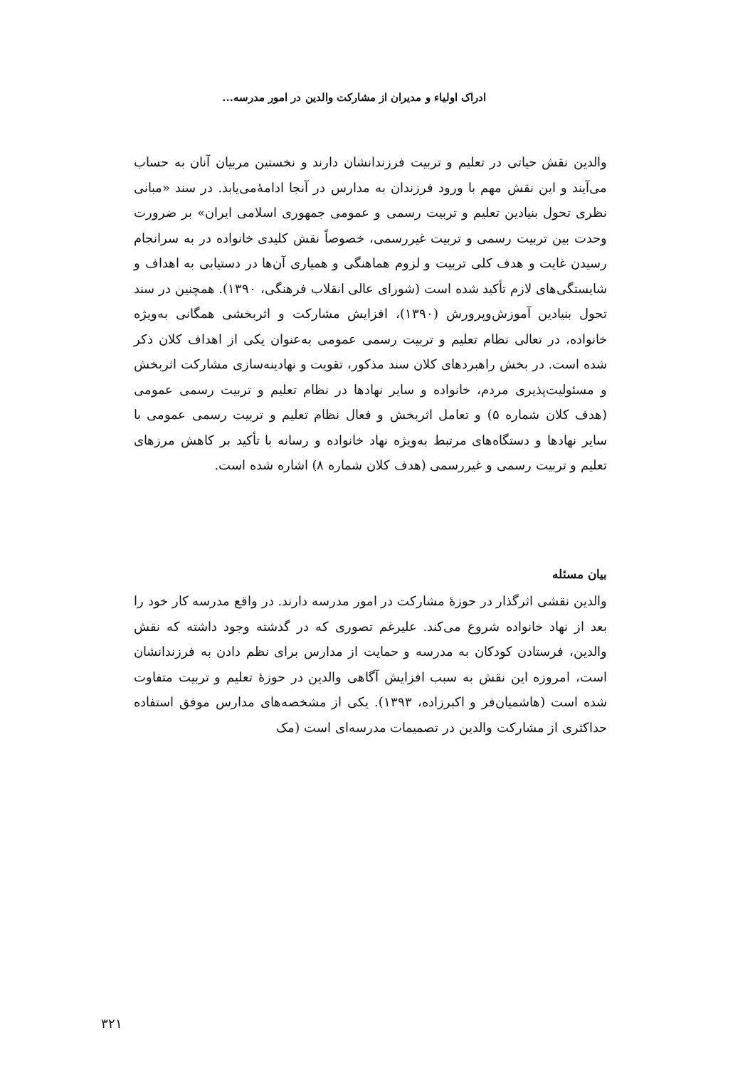ادراک اولیاء و مدیران از مشارکت والدین در امور مدرسه...
والدین نقش حیاتی در تعلیم و تربیت فرزندانشان دارند و نخستین مربیان آنان به حساب می‌آیند و این نقش مهم با ورود فرزندان به مدارس در آنجا ادامۀمی‌یابد. در سند «مبانی نظری تحول بنیادین تعلیم و تربیت رسمی و عمومی جمهوری اسلامی ایران» بر ضرورت وحدت بین تربیت رسمی و تربیت غیررسمی، خصوصاً نقش کلیدی خانواده در به سرانجام رسیدن غایت و هدف کلی تربیت و لزوم هماهنگی و همیاری آن‌ها در دستیابی به اهداف و شایستگی‌های لازم تأکید شده است (شورای عالی انقلاب فرهنگی، ۱۳۹۰). همچنین در سند تحول بنیادین آموزش‌وپرورش (۱۳۹۰)، افزایش مشارکت و اثربخشی همگانی به‌ویژه خانواده، در تعالی نظام تعلیم و تربیت رسمی عمومی به‌عنوان یکی از اهداف کلان ذکر شده است. در بخش راهبردهای کلان سند مذکور، تقویت و نهادینه‌سازی مشارکت اثربخش و مسئولیت‌پذیری مردم، خانواده و سایر نهادها در نظام تعلیم و تربیت رسمی عمومی (هدف کلان شماره ۵) و تعامل اثربخش و فعال نظام تعلیم و تربیت رسمی عمومی با سایر نهادها و دستگاه‌های مرتبط به‌ویژه نهاد خانواده و رسانه با تأکید بر کاهش مرزهای تعلیم و تربیت رسمی و غیررسمی (هدف کلان شماره ۸) اشاره شده است.
بیان مسئله
والدین نقشی اثرگذار در حوزۀ مشارکت در امور مدرسه دارند. در واقع مدرسه کار خود را بعد از نهاد خانواده شروع می‌کند. علیرغم تصوری که در گذشته وجود داشته که نقش والدین، فرستادن کودکان به مدرسه و حمایت از مدارس برای نظم دادن به فرزندانشان است، امروزه این نقش به سبب افزایش آگاهی والدین در حوزۀ تعلیم و تربیت متفاوت شده است (هاشمیان‌فر و اکبرزاده، ۱۳۹۳). یکی از مشخصه‌های مدارس موفق استفاده حداکثری از مشارکت والدین در تصمیمات مدرسه‌ای است (مک
۳۲۱